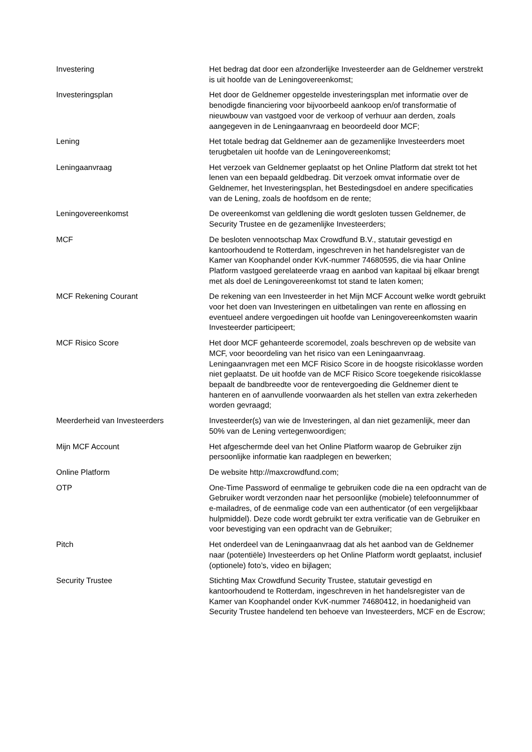| Investering | Het bedrag dat door een afzonderlijke Investeerder aan de Geldnemer verstrekt is uit hoofde van de Leningovereenkomst; |
| Investeringsplan | Het door de Geldnemer opgestelde investeringsplan met informatie over de benodigde financiering voor bijvoorbeeld aankoop en/of transformatie of nieuwbouw van vastgoed voor de verkoop of verhuur aan derden, zoals aangegeven in de Leningaanvraag en beoordeeld door MCF; |
| Lening | Het totale bedrag dat Geldnemer aan de gezamenlijke Investeerders moet terugbetalen uit hoofde van de Leningovereenkomst; |
| Leningaanvraag | Het verzoek van Geldnemer geplaatst op het Online Platform dat strekt tot het lenen van een bepaald geldbedrag. Dit verzoek omvat informatie over de Geldnemer, het Investeringsplan, het Bestedingsdoel en andere specificaties van de Lening, zoals de hoofdsom en de rente; |
| Leningovereenkomst | De overeenkomst van geldlening die wordt gesloten tussen Geldnemer, de Security Trustee en de gezamenlijke Investeerders; |
| MCF | De besloten vennootschap Max Crowdfund B.V., statutair gevestigd en kantoorhoudend te Rotterdam, ingeschreven in het handelsregister van de Kamer van Koophandel onder KvK-nummer 74680595, die via haar Online Platform vastgoed gerelateerde vraag en aanbod van kapitaal bij elkaar brengt met als doel de Leningovereenkomst tot stand te laten komen; |
| MCF Rekening Courant | De rekening van een Investeerder in het Mijn MCF Account welke wordt gebruikt voor het doen van Investeringen en uitbetalingen van rente en aflossing en eventueel andere vergoedingen uit hoofde van Leningovereenkomsten waarin Investeerder participeert; |
| MCF Risico Score | Het door MCF gehanteerde scoremodel, zoals beschreven op de website van MCF, voor beoordeling van het risico van een Leningaanvraag. Leningaanvragen met een MCF Risico Score in de hoogste risicoklasse worden niet geplaatst. De uit hoofde van de MCF Risico Score toegekende risicoklasse bepaalt de bandbreedte voor de rentevergoeding die Geldnemer dient te hanteren en of aanvullende voorwaarden als het stellen van extra zekerheden worden gevraagd; |
| Meerderheid van Investeerders | Investeerder(s) van wie de Investeringen, al dan niet gezamenlijk, meer dan 50% van de Lening vertegenwoordigen; |
| Mijn MCF Account | Het afgeschermde deel van het Online Platform waarop de Gebruiker zijn persoonlijke informatie kan raadplegen en bewerken; |
| Online Platform | De website http://maxcrowdfund.com; |
| OTP | One-Time Password of eenmalige te gebruiken code die na een opdracht van de Gebruiker wordt verzonden naar het persoonlijke (mobiele) telefoonnummer of e-mailadres, of de eenmalige code van een authenticator (of een vergelijkbaar hulpmiddel). Deze code wordt gebruikt ter extra verificatie van de Gebruiker en voor bevestiging van een opdracht van de Gebruiker; |
| Pitch | Het onderdeel van de Leningaanvraag dat als het aanbod van de Geldnemer naar (potentiële) Investeerders op het Online Platform wordt geplaatst, inclusief (optionele) foto’s, video en bijlagen; |
| Security Trustee | Stichting Max Crowdfund Security Trustee, statutair gevestigd en kantoorhoudend te Rotterdam, ingeschreven in het handelsregister van de Kamer van Koophandel onder KvK-nummer 74680412, in hoedanigheid van Security Trustee handelend ten behoeve van Investeerders, MCF en de Escrow; |